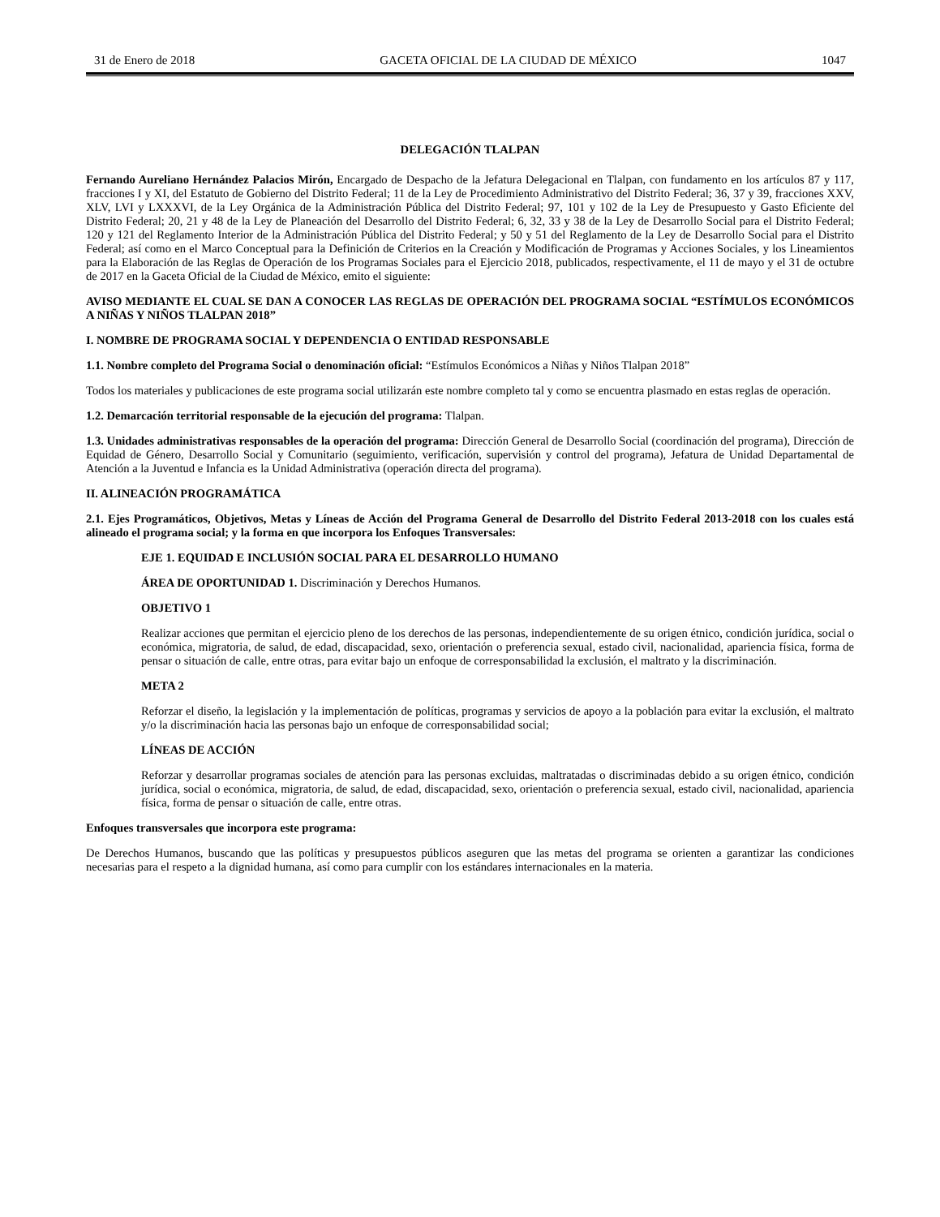31 de Enero de 2018 GACETA OFICIAL DE LA CIUDAD DE MÉXICO 1047
DELEGACIÓN TLALPAN
Fernando Aureliano Hernández Palacios Mirón, Encargado de Despacho de la Jefatura Delegacional en Tlalpan, con fundamento en los artículos 87 y 117, fracciones I y XI, del Estatuto de Gobierno del Distrito Federal; 11 de la Ley de Procedimiento Administrativo del Distrito Federal; 36, 37 y 39, fracciones XXV, XLV, LVI y LXXXVI, de la Ley Orgánica de la Administración Pública del Distrito Federal; 97, 101 y 102 de la Ley de Presupuesto y Gasto Eficiente del Distrito Federal; 20, 21 y 48 de la Ley de Planeación del Desarrollo del Distrito Federal; 6, 32, 33 y 38 de la Ley de Desarrollo Social para el Distrito Federal; 120 y 121 del Reglamento Interior de la Administración Pública del Distrito Federal; y 50 y 51 del Reglamento de la Ley de Desarrollo Social para el Distrito Federal; así como en el Marco Conceptual para la Definición de Criterios en la Creación y Modificación de Programas y Acciones Sociales, y los Lineamientos para la Elaboración de las Reglas de Operación de los Programas Sociales para el Ejercicio 2018, publicados, respectivamente, el 11 de mayo y el 31 de octubre de 2017 en la Gaceta Oficial de la Ciudad de México, emito el siguiente:
AVISO MEDIANTE EL CUAL SE DAN A CONOCER LAS REGLAS DE OPERACIÓN DEL PROGRAMA SOCIAL “ESTÍMULOS ECONÓMICOS A NIÑAS Y NIÑOS TLALPAN 2018”
I. NOMBRE DE PROGRAMA SOCIAL Y DEPENDENCIA O ENTIDAD RESPONSABLE
1.1. Nombre completo del Programa Social o denominación oficial: “Estímulos Económicos a Niñas y Niños Tlalpan 2018”
Todos los materiales y publicaciones de este programa social utilizarán este nombre completo tal y como se encuentra plasmado en estas reglas de operación.
1.2. Demarcación territorial responsable de la ejecución del programa: Tlalpan.
1.3. Unidades administrativas responsables de la operación del programa: Dirección General de Desarrollo Social (coordinación del programa), Dirección de Equidad de Género, Desarrollo Social y Comunitario (seguimiento, verificación, supervisión y control del programa), Jefatura de Unidad Departamental de Atención a la Juventud e Infancia es la Unidad Administrativa (operación directa del programa).
II. ALINEACIÓN PROGRAMÁTICA
2.1. Ejes Programáticos, Objetivos, Metas y Líneas de Acción del Programa General de Desarrollo del Distrito Federal 2013-2018 con los cuales está alineado el programa social; y la forma en que incorpora los Enfoques Transversales:
EJE 1. EQUIDAD E INCLUSIÓN SOCIAL PARA EL DESARROLLO HUMANO
ÁREA DE OPORTUNIDAD 1. Discriminación y Derechos Humanos.
OBJETIVO 1
Realizar acciones que permitan el ejercicio pleno de los derechos de las personas, independientemente de su origen étnico, condición jurídica, social o económica, migratoria, de salud, de edad, discapacidad, sexo, orientación o preferencia sexual, estado civil, nacionalidad, apariencia física, forma de pensar o situación de calle, entre otras, para evitar bajo un enfoque de corresponsabilidad la exclusión, el maltrato y la discriminación.
META 2
Reforzar el diseño, la legislación y la implementación de políticas, programas y servicios de apoyo a la población para evitar la exclusión, el maltrato y/o la discriminación hacia las personas bajo un enfoque de corresponsabilidad social;
LÍNEAS DE ACCIÓN
Reforzar y desarrollar programas sociales de atención para las personas excluidas, maltratadas o discriminadas debido a su origen étnico, condición jurídica, social o económica, migratoria, de salud, de edad, discapacidad, sexo, orientación o preferencia sexual, estado civil, nacionalidad, apariencia física, forma de pensar o situación de calle, entre otras.
Enfoques transversales que incorpora este programa:
De Derechos Humanos, buscando que las políticas y presupuestos públicos aseguren que las metas del programa se orienten a garantizar las condiciones necesarias para el respeto a la dignidad humana, así como para cumplir con los estándares internacionales en la materia.